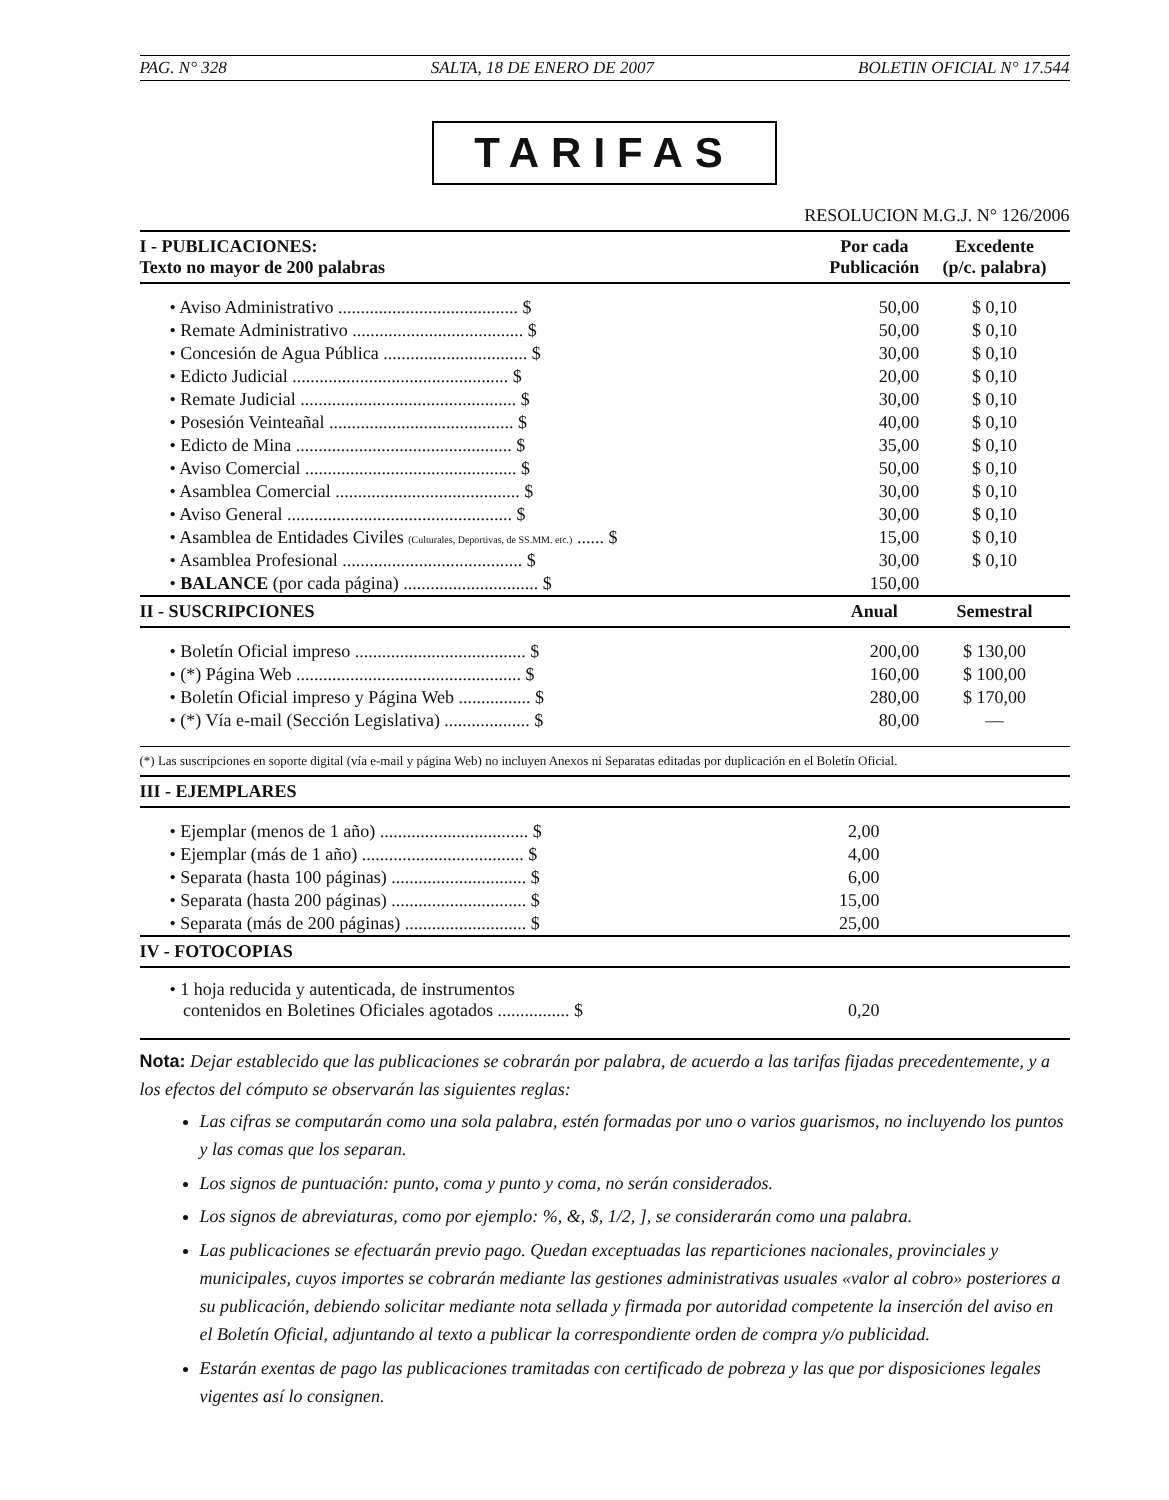PAG. N° 328 SALTA, 18 DE ENERO DE 2007 BOLETIN OFICIAL N° 17.544
TARIFAS
RESOLUCION M.G.J. N° 126/2006
| I - PUBLICACIONES: Texto no mayor de 200 palabras | Por cada Publicación | | Excedente (p/c. palabra) |
| --- | --- | --- | --- |
| • Aviso Administrativo ........................................ $ | 50,00 | | $ 0,10 |
| • Remate Administrativo ...................................... $ | 50,00 | | $ 0,10 |
| • Concesión de Agua Pública ................................ $ | 30,00 | | $ 0,10 |
| • Edicto Judicial ................................................ $ | 20,00 | | $ 0,10 |
| • Remate Judicial ................................................ $ | 30,00 | | $ 0,10 |
| • Posesión Veinteañal ......................................... $ | 40,00 | | $ 0,10 |
| • Edicto de Mina ................................................ $ | 35,00 | | $ 0,10 |
| • Aviso Comercial ............................................... $ | 50,00 | | $ 0,10 |
| • Asamblea Comercial ......................................... $ | 30,00 | | $ 0,10 |
| • Aviso General .................................................. $ | 30,00 | | $ 0,10 |
| • Asamblea de Entidades Civiles (Culturales, Deportivas, de SS.MM. etc.) ...... $ | 15,00 | | $ 0,10 |
| • Asamblea Profesional ........................................ $ | 30,00 | | $ 0,10 |
| • BALANCE (por cada página) .............................. $ | 150,00 | | |
| II - SUSCRIPCIONES | Anual | | Semestral |
| • Boletín Oficial impreso ...................................... $ | 200,00 | | $ 130,00 |
| • (*) Página Web .................................................. $ | 160,00 | | $ 100,00 |
| • Boletín Oficial impreso y Página Web ................ $ | 280,00 | | $ 170,00 |
| • (*) Vía e-mail (Sección Legislativa) ................... $ | 80,00 | | — |
(*) Las suscripciones en soporte digital (vía e-mail y página Web) no incluyen Anexos ni Separatas editadas por duplicación en el Boletín Oficial.
| III - EJEMPLARES | | |
| --- | --- | --- |
| • Ejemplar (menos de 1 año) ................................. $ | 2,00 | |
| • Ejemplar (más de 1 año) .................................... $ | 4,00 | |
| • Separata (hasta 100 páginas) .............................. $ | 6,00 | |
| • Separata (hasta 200 páginas) .............................. $ | 15,00 | |
| • Separata (más de 200 páginas) ........................... $ | 25,00 | |
| IV - FOTOCOPIAS | | |
| • 1 hoja reducida y autenticada, de instrumentos contenidos en Boletines Oficiales agotados ................ $ | 0,20 | |
Nota: Dejar establecido que las publicaciones se cobrarán por palabra, de acuerdo a las tarifas fijadas precedentemente, y a los efectos del cómputo se observarán las siguientes reglas:
Las cifras se computarán como una sola palabra, estén formadas por uno o varios guarismos, no incluyendo los puntos y las comas que los separan.
Los signos de puntuación: punto, coma y punto y coma, no serán considerados.
Los signos de abreviaturas, como por ejemplo: %, &, $, 1/2, ], se considerarán como una palabra.
Las publicaciones se efectuarán previo pago. Quedan exceptuadas las reparticiones nacionales, provinciales y municipales, cuyos importes se cobrarán mediante las gestiones administrativas usuales «valor al cobro» posteriores a su publicación, debiendo solicitar mediante nota sellada y firmada por autoridad competente la inserción del aviso en el Boletín Oficial, adjuntando al texto a publicar la correspondiente orden de compra y/o publicidad.
Estarán exentas de pago las publicaciones tramitadas con certificado de pobreza y las que por disposiciones legales vigentes así lo consignen.